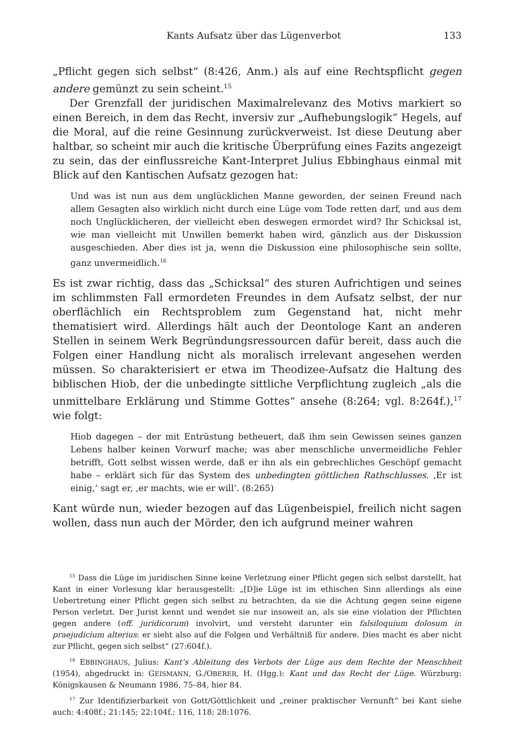Kants Aufsatz über das Lügenverbot 133
„Pflicht gegen sich selbst“ (8:426, Anm.) als auf eine Rechtspflicht gegen andere gemünzt zu sein scheint.<sup>15</sup>
Der Grenzfall der juridischen Maximalrelevanz des Motivs markiert so einen Bereich, in dem das Recht, inversiv zur „Aufhebungslogik“ Hegels, auf die Moral, auf die reine Gesinnung zurückverweist. Ist diese Deutung aber haltbar, so scheint mir auch die kritische Überprüfung eines Fazits angezeigt zu sein, das der einflussreiche Kant-Interpret Julius Ebbinghaus einmal mit Blick auf den Kantischen Aufsatz gezogen hat:
Und was ist nun aus dem unglücklichen Manne geworden, der seinen Freund nach allem Gesagten also wirklich nicht durch eine Lüge vom Tode retten darf, und aus dem noch Unglücklicheren, der vielleicht eben deswegen ermordet wird? Ihr Schicksal ist, wie man vielleicht mit Unwillen bemerkt haben wird, gänzlich aus der Diskussion ausgeschieden. Aber dies ist ja, wenn die Diskussion eine philosophische sein sollte, ganz unvermeidlich.<sup>16</sup>
Es ist zwar richtig, dass das „Schicksal“ des sturen Aufrichtigen und seines im schlimmsten Fall ermordeten Freundes in dem Aufsatz selbst, der nur oberflächlich ein Rechtsproblem zum Gegenstand hat, nicht mehr thematisiert wird. Allerdings hält auch der Deontologe Kant an anderen Stellen in seinem Werk Begründungsressourcen dafür bereit, dass auch die Folgen einer Handlung nicht als moralisch irrelevant angesehen werden müssen. So charakterisiert er etwa im Theodizee-Aufsatz die Haltung des biblischen Hiob, der die unbedingte sittliche Verpflichtung zugleich „als die unmittelbare Erklärung und Stimme Gottes“ ansehe (8:264; vgl. 8:264f.),<sup>17</sup> wie folgt:
Hiob dagegen – der mit Entrüstung betheuert, daß ihm sein Gewissen seines ganzen Lebens halber keinen Vorwurf mache; was aber menschliche unvermeidliche Fehler betrifft, Gott selbst wissen werde, daß er ihn als ein gebrechliches Geschöpf gemacht habe – erklärt sich für das System des unbedingten göttlichen Rathschlusses. ‚Er ist einig,‘ sagt er, ‚er machts, wie er will‘. (8:265)
Kant würde nun, wieder bezogen auf das Lügenbeispiel, freilich nicht sagen wollen, dass nun auch der Mörder, den ich aufgrund meiner wahren
<sup>15</sup> Dass die Lüge im juridischen Sinne keine Verletzung einer Pflicht gegen sich selbst darstellt, hat Kant in einer Vorlesung klar herausgestellt: „[D]ie Lüge ist im ethischen Sinn allerdings als eine Uebertretung einer Pflicht gegen sich selbst zu betrachten, da sie die Achtung gegen seine eigene Person verletzt. Der Jurist kennt und wendet sie nur insoweit an, als sie eine violation der Pflichten gegen andere (off. juridicorum) involvirt, und versteht darunter ein falsiloquium dolosum in praejudicium alterius: er sieht also auf die Folgen und Verhältniß für andere. Dies macht es aber nicht zur Pflicht, gegen sich selbst“ (27:604f.).
<sup>16</sup> EBBINGHAUS, Julius: Kant’s Ableitung des Verbots der Lüge aus dem Rechte der Menschheit (1954), abgedruckt in: GEISMANN, G./OBERER, H. (Hgg.): Kant und das Recht der Lüge. Würzburg: Königskausen & Neumann 1986, 75–84, hier 84.
<sup>17</sup> Zur Identifizierbarkeit von Gott/Göttlichkeit und „reiner praktischer Vernunft“ bei Kant siehe auch: 4:408f.; 21:145; 22:104f.; 116, 118; 28:1076.